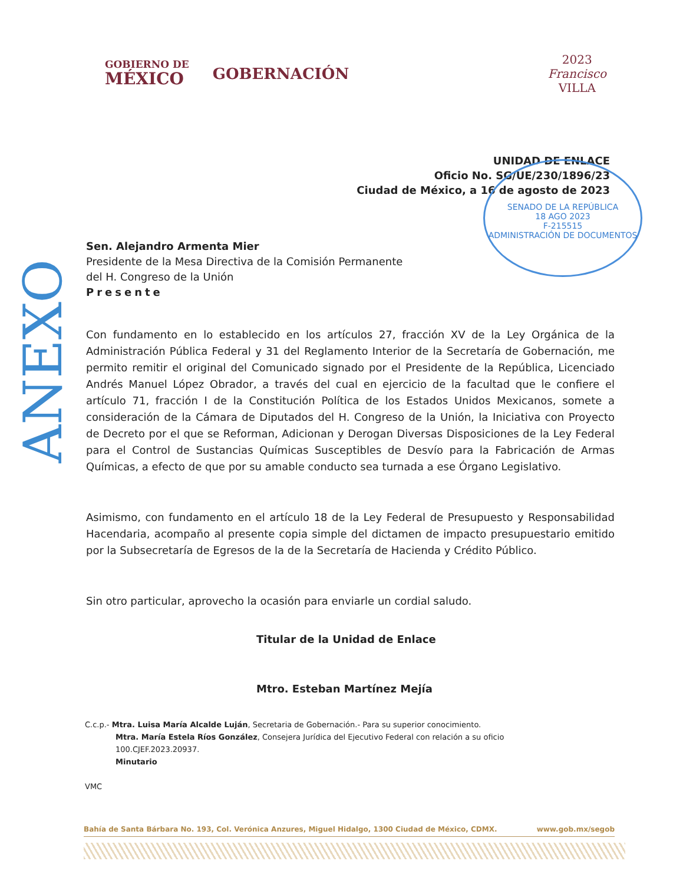GOBIERNO DE
MÉXICO
GOBERNACIÓN
2023
Francisco
VILLA
UNIDAD DE ENLACE
Oficio No. SG/UE/230/1896/23
Ciudad de México, a 16 de agosto de 2023
Sen. Alejandro Armenta Mier
Presidente de la Mesa Directiva de la Comisión Permanente
del H. Congreso de la Unión
Presente
Con fundamento en lo establecido en los artículos 27, fracción XV de la Ley Orgánica de la Administración Pública Federal y 31 del Reglamento Interior de la Secretaría de Gobernación, me permito remitir el original del Comunicado signado por el Presidente de la República, Licenciado Andrés Manuel López Obrador, a través del cual en ejercicio de la facultad que le confiere el artículo 71, fracción I de la Constitución Política de los Estados Unidos Mexicanos, somete a consideración de la Cámara de Diputados del H. Congreso de la Unión, la Iniciativa con Proyecto de Decreto por el que se Reforman, Adicionan y Derogan Diversas Disposiciones de la Ley Federal para el Control de Sustancias Químicas Susceptibles de Desvío para la Fabricación de Armas Químicas, a efecto de que por su amable conducto sea turnada a ese Órgano Legislativo.
Asimismo, con fundamento en el artículo 18 de la Ley Federal de Presupuesto y Responsabilidad Hacendaria, acompaño al presente copia simple del dictamen de impacto presupuestario emitido por la Subsecretaría de Egresos de la de la Secretaría de Hacienda y Crédito Público.
Sin otro particular, aprovecho la ocasión para enviarle un cordial saludo.
Titular de la Unidad de Enlace
Mtro. Esteban Martínez Mejía
C.c.p.- Mtra. Luisa María Alcalde Luján, Secretaria de Gobernación.- Para su superior conocimiento.
Mtra. María Estela Ríos González, Consejera Jurídica del Ejecutivo Federal con relación a su oficio
100.CJEF.2023.20937.
Minutario
VMC
Bahía de Santa Bárbara No. 193, Col. Verónica Anzures, Miguel Hidalgo, 1300 Ciudad de México, CDMX. www.gob.mx/segob
ANEXO
SENADO DE LA REPÚBLICA
18 AGO 2023
F-215515
ADMINISTRACIÓN DE DOCUMENTOS